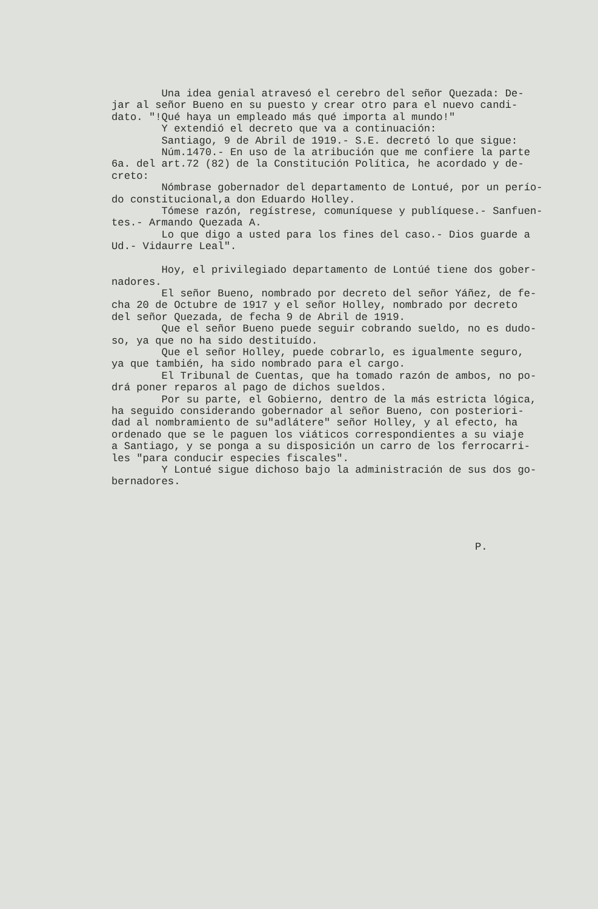Una idea genial atravesó el cerebro del señor Quezada: De- jar al señor Bueno en su puesto y crear otro para el nuevo candi- dato. "!Qué haya un empleado más qué importa al mundo!" Y extendió el decreto que va a continuación: Santiago, 9 de Abril de 1919.- S.E. decretó lo que sigue: Núm.1470.- En uso de la atribución que me confiere la parte 6a. del art.72 (82) de la Constitución Política, he acordado y de- creto: Nómbrase gobernador del departamento de Lontué, por un perío- do constitucional,a don Eduardo Holley. Tómese razón, regístrese, comuníquese y publíquese.- Sanfuen- tes.- Armando Quezada A. Lo que digo a usted para los fines del caso.- Dios guarde a Ud.- Vidaurre Leal". Hoy, el privilegiado departamento de Lontúé tiene dos gober- nadores. El señor Bueno, nombrado por decreto del señor Yáñez, de fe- cha 20 de Octubre de 1917 y el señor Holley, nombrado por decreto del señor Quezada, de fecha 9 de Abril de 1919. Que el señor Bueno puede seguir cobrando sueldo, no es dudo- so, ya que no ha sido destituído. Que el señor Holley, puede cobrarlo, es igualmente seguro, ya que también, ha sido nombrado para el cargo. El Tribunal de Cuentas, que ha tomado razón de ambos, no po- drá poner reparos al pago de dichos sueldos. Por su parte, el Gobierno, dentro de la más estricta lógica, ha seguido considerando gobernador al señor Bueno, con posteriori- dad al nombramiento de su"adlátere" señor Holley, y al efecto, ha ordenado que se le paguen los viáticos correspondientes a su viaje a Santiago, y se ponga a su disposición un carro de los ferrocarri- les "para conducir especies fiscales". Y Lontué sigue dichoso bajo la administración de sus dos go- bernadores.
P.